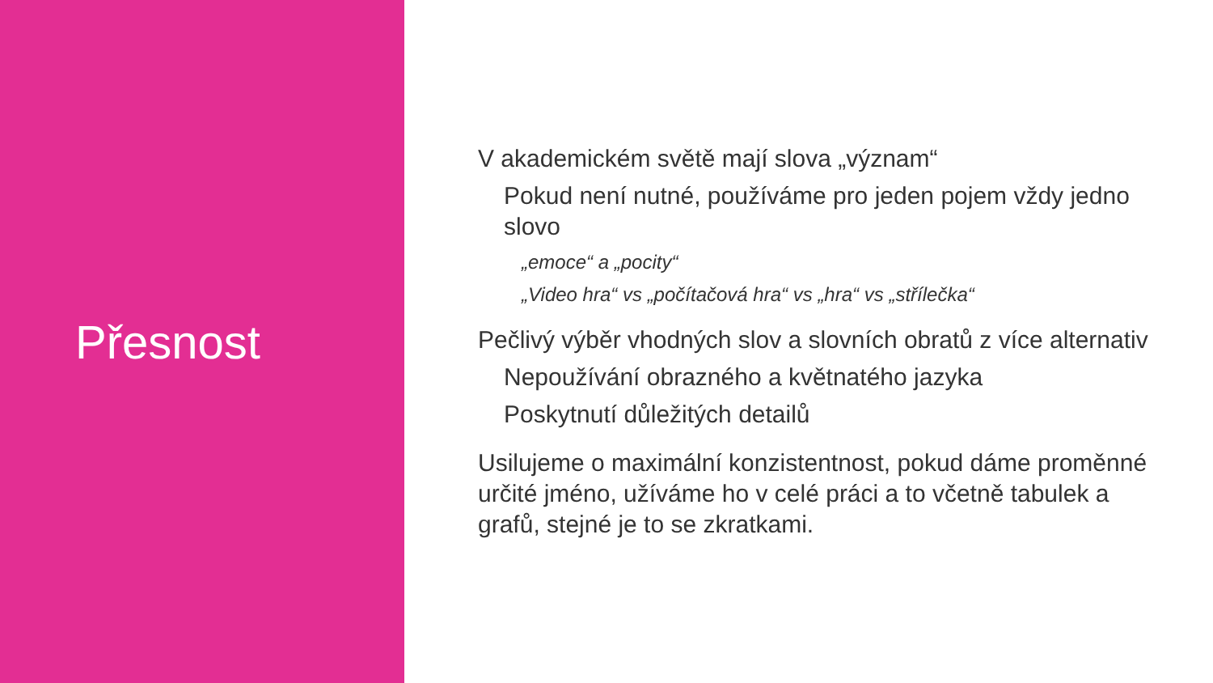Přesnost
V akademickém světě mají slova „význam“
Pokud není nutné, používáme pro jeden pojem vždy jedno slovo
„emoce“ a „pocity“
„Video hra“ vs „počítačová hra“ vs „hra“ vs „střílečka“
Pečlivý výběr vhodných slov a slovních obratů z více alternativ
Nepoužívání obrazného a květnatého jazyka
Poskytnutí důležitých detailů
Usilujeme o maximální konzistentnost, pokud dáme proměnné určité jméno, užíváme ho v celé práci a to včetně tabulek a grafů, stejné je to se zkratkami.